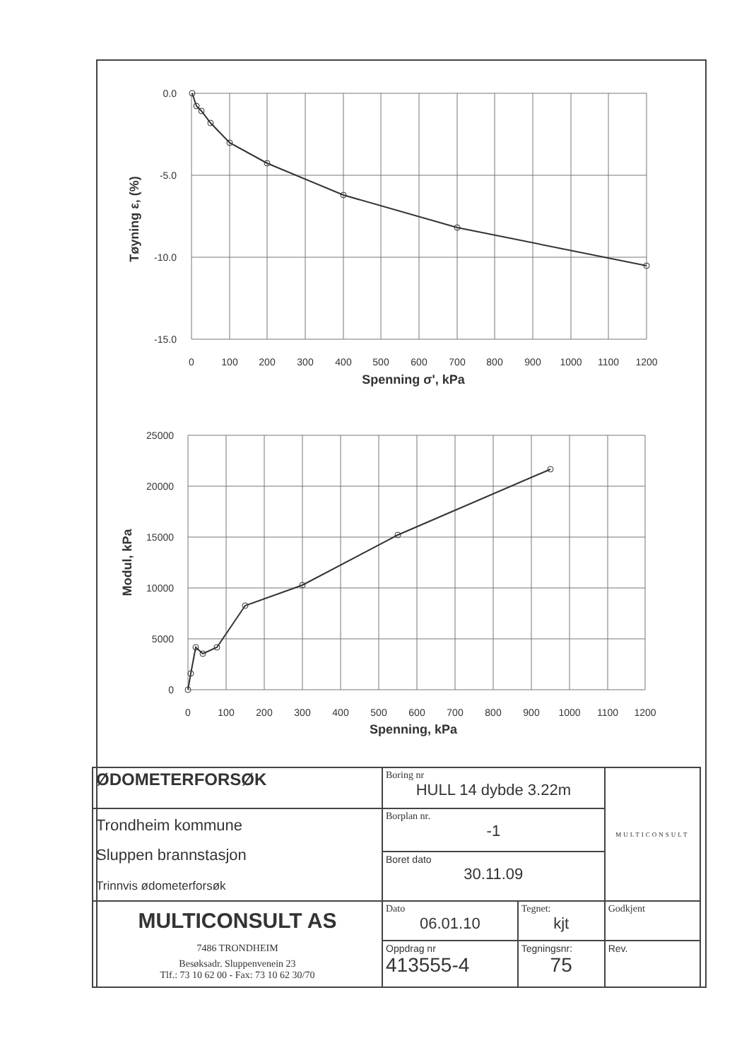0.0
-5.0
-10.0
-15.0
0
100
200
300
400
500
600
700
800
900
1000
1100
1200
Spenning σ', kPa
Tøyning ε, (%)
25000
20000
15000
10000
5000
0
0
100
200
300
400
500
600
700
800
900
1000
1100
1200
Spenning, kPa
Modul, kPa
| ØDOMETERFORSØK | Boring nr HULL 14 dybde 3.22m | | MULTICONSULT |
| Trondheim kommune Sluppen brannstasjon Trinnvis ødometerforsøk | Borplan nr. -1 | | |
| | Boret dato 30.11.09 | | |
| MULTICONSULT AS 7486 TRONDHEIM Besøksadr. Sluppenvenein 23 Tlf.: 73 10 62 00 - Fax: 73 10 62 30/70 | Dato 06.01.10 | Tegnet: kjt | Godkjent |
| | Oppdrag nr 413555-4 | Tegningsnr: 75 | Rev. |